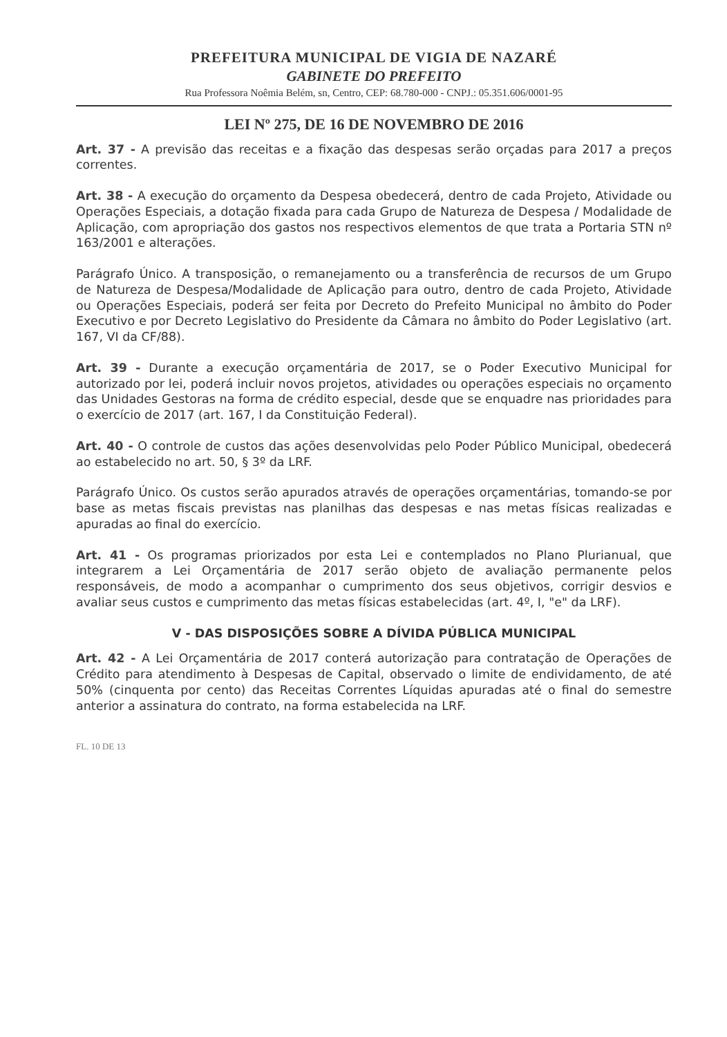PREFEITURA MUNICIPAL DE VIGIA DE NAZARÉ
GABINETE DO PREFEITO
Rua Professora Noêmia Belém, sn, Centro, CEP: 68.780-000 - CNPJ.: 05.351.606/0001-95
LEI Nº 275, DE 16 DE NOVEMBRO DE 2016
Art. 37 - A previsão das receitas e a fixação das despesas serão orçadas para 2017 a preços correntes.
Art. 38 - A execução do orçamento da Despesa obedecerá, dentro de cada Projeto, Atividade ou Operações Especiais, a dotação fixada para cada Grupo de Natureza de Despesa / Modalidade de Aplicação, com apropriação dos gastos nos respectivos elementos de que trata a Portaria STN nº 163/2001 e alterações.
Parágrafo Único. A transposição, o remanejamento ou a transferência de recursos de um Grupo de Natureza de Despesa/Modalidade de Aplicação para outro, dentro de cada Projeto, Atividade ou Operações Especiais, poderá ser feita por Decreto do Prefeito Municipal no âmbito do Poder Executivo e por Decreto Legislativo do Presidente da Câmara no âmbito do Poder Legislativo (art. 167, VI da CF/88).
Art. 39 - Durante a execução orçamentária de 2017, se o Poder Executivo Municipal for autorizado por lei, poderá incluir novos projetos, atividades ou operações especiais no orçamento das Unidades Gestoras na forma de crédito especial, desde que se enquadre nas prioridades para o exercício de 2017 (art. 167, I da Constituição Federal).
Art. 40 - O controle de custos das ações desenvolvidas pelo Poder Público Municipal, obedecerá ao estabelecido no art. 50, § 3º da LRF.
Parágrafo Único. Os custos serão apurados através de operações orçamentárias, tomando-se por base as metas fiscais previstas nas planilhas das despesas e nas metas físicas realizadas e apuradas ao final do exercício.
Art. 41 - Os programas priorizados por esta Lei e contemplados no Plano Plurianual, que integrarem a Lei Orçamentária de 2017 serão objeto de avaliação permanente pelos responsáveis, de modo a acompanhar o cumprimento dos seus objetivos, corrigir desvios e avaliar seus custos e cumprimento das metas físicas estabelecidas (art. 4º, I, "e" da LRF).
V - DAS DISPOSIÇÕES SOBRE A DÍVIDA PÚBLICA MUNICIPAL
Art. 42 - A Lei Orçamentária de 2017 conterá autorização para contratação de Operações de Crédito para atendimento à Despesas de Capital, observado o limite de endividamento, de até 50% (cinquenta por cento) das Receitas Correntes Líquidas apuradas até o final do semestre anterior a assinatura do contrato, na forma estabelecida na LRF.
FL. 10 DE 13